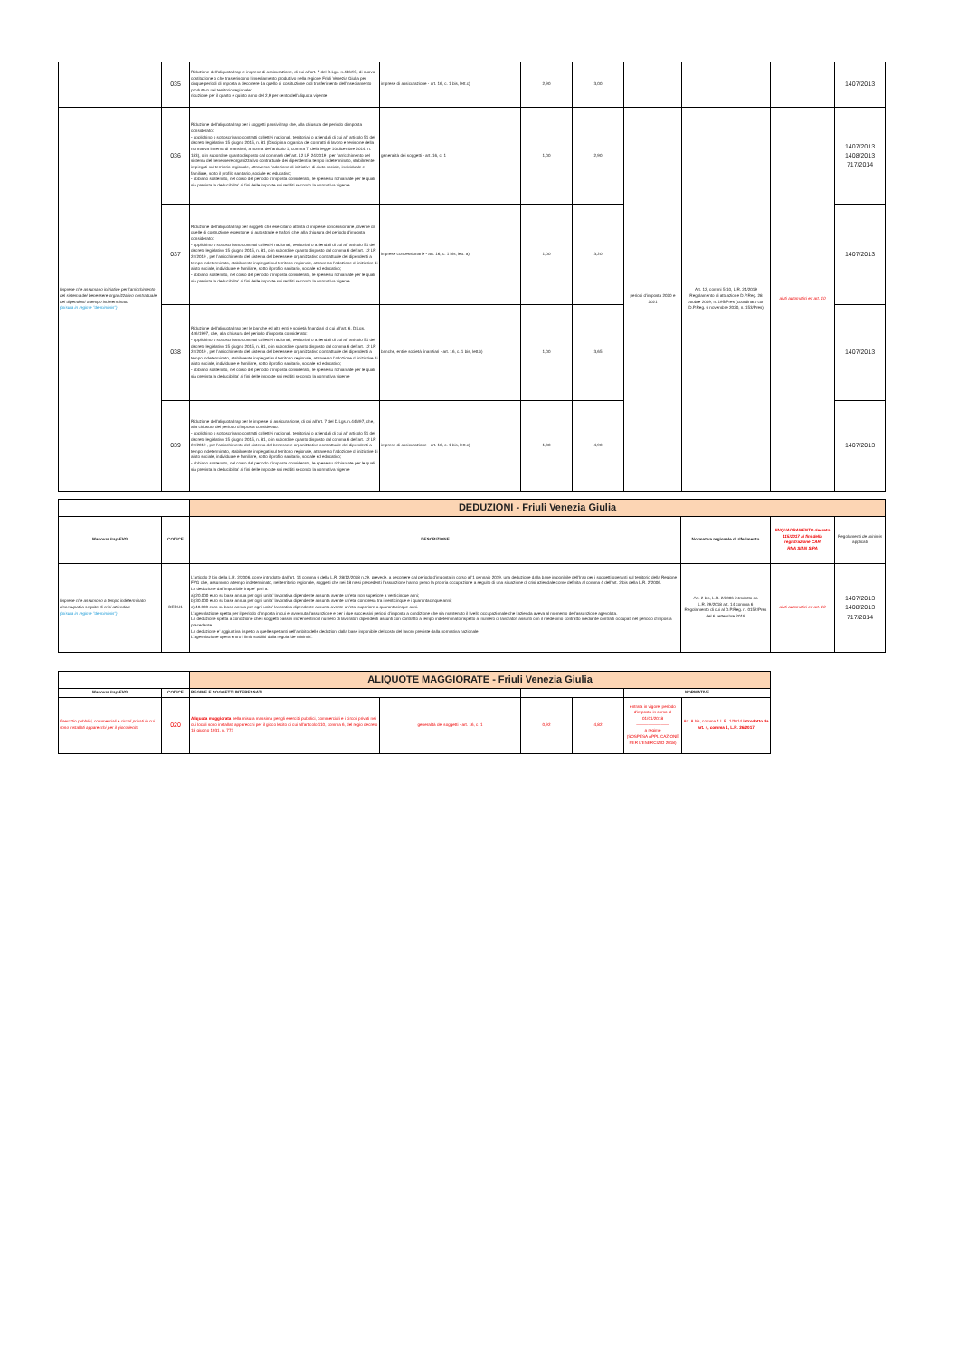| | 035 | Riduzione dell'aliquota Irap le imprese di assicurazione, di cui all'art. 7 del D.Lgs. n.446/97, di nuova costituzione o che trasferiscono l'insediamento produttivo nella regione Friuli Venezia Giulia per cinque periodi di imposta a decorrere da quello di costituzione o di trasferimento dell'insediamento produttivo nel territorio regionale: riduzione per il quarto e quinto anno del 2,9 per cento dell'aliquota vigente | imprese di assicurazione - art. 16, c. 1 bis, lett.c) | 2,90 | 3,00 | | | | 1407/2013 |
| Imprese che assumano iniziative per l'arricchimento del sistema del benessere organizzativo contrattuale dei dipendenti a tempo indeterminato (misura in regime "de minimis") | 036 | Riduzione dell'aliquota Irap per i soggetti passivi Irap che, alla chiusura del periodo d'imposta considerato: - applichino o sottoscrivano contratti collettivi nazionali, territoriali o aziendali di cui all' articolo 51 del decreto legislativo 15 giugno 2015, n. 81 (Disciplina organica dei contratti di lavoro e revisione della normativa in tema di mansioni, a norma dell'articolo 1, comma 7, della legge 10 dicembre 2014, n. 183), o in subordine quanto disposto dal comma 6 dell'art. 12 LR 24/2019 , per l'arricchimento del sistema del benessere organizzativo contrattuale dei dipendenti a tempo indeterminato, stabilmente impiegati sul territorio regionale, attraverso l'adozione di iniziative di aiuto sociale, individuale e familiare, sotto il profilo sanitario, sociale ed educativo; - abbiano sostenuto, nel corso del periodo d'imposta considerato, le spese su richiamate per le quali sia prevista la deducibilita' ai fini delle imposte sui redditi secondo la normativa vigente | generalità dei soggetti - art. 16, c. 1 | 1,00 | 2,90 | periodi d'imposta 2020 e 2021 | Art. 12, commi 5-10, L.R. 24/2019 Regolamento di attuazione D.P.Reg. 28 ottobre 2019, n. 195/Pres (coordinato con D.P.Reg. 6 novembre 2020, n. 153/Pres) | aiuti automatici ex art. 10 | 1407/2013 1408/2013 717/2014 |
| | 037 | Riduzione dell'aliquota Irap per soggetti che esercitano attività di imprese concessionarie, diverse da quelle di costruzione e gestione di autostrade e trafori, che, alla chiusura del periodo d'imposta considerato: - applichino o sottoscrivano contratti collettivi nazionali, territoriali o aziendali di cui all' articolo 51 del decreto legislativo 15 giugno 2015, n. 81, o in subordine quanto disposto dal comma 6 dell'art. 12 LR 24/2019 , per l'arricchimento del sistema del benessere organizzativo contrattuale dei dipendenti a tempo indeterminato, stabilmente impiegati sul territorio regionale, attraverso l'adozione di iniziative di aiuto sociale, individuale e familiare, sotto il profilo sanitario, sociale ed educativo; - abbiano sostenuto, nel corso del periodo d'imposta considerato, le spese su richiamate per le quali sia prevista la deducibilita' ai fini delle imposte sui redditi secondo la normativa vigente | imprese concessionarie - art. 16, c. 1 bis, lett. a) | 1,00 | 3,20 | | | | 1407/2013 |
| | 038 | Riduzione dell'aliquota Irap per le banche ed altri enti e società finanziari di cui all'art. 6, D.Lgs. 446/1997, che, alla chiusura del periodo d'imposta considerato: - applichino o sottoscrivano contratti collettivi nazionali, territoriali o aziendali di cui all' articolo 51 del decreto legislativo 15 giugno 2015, n. 81, o in subordine quanto disposto dal comma 6 dell'art. 12 LR 24/2019 , per l'arricchimento del sistema del benessere organizzativo contrattuale dei dipendenti a tempo indeterminato, stabilmente impiegati sul territorio regionale, attraverso l'adozione di iniziative di aiuto sociale, individuale e familiare, sotto il profilo sanitario, sociale ed educativo; - abbiano sostenuto, nel corso del periodo d'imposta considerato, le spese su richiamate per le quali sia prevista la deducibilita' ai fini delle imposte sui redditi secondo la normativa vigente | banche, enti e società finanziari - art. 16, c. 1 bis, lett.b) | 1,00 | 3,65 | | | | 1407/2013 |
| | 039 | Riduzione dell'aliquota Irap per le imprese di assicurazione, di cui all'art. 7 del D.Lgs. n.446/97, che, alla chiusura del periodo d'imposta considerato: - applichino o sottoscrivano contratti collettivi nazionali, territoriali o aziendali di cui all' articolo 51 del decreto legislativo 15 giugno 2015, n. 81, o in subordine quanto disposto dal comma 6 dell'art. 12 LR 24/2019 , per l'arricchimento del sistema del benessere organizzativo contrattuale dei dipendenti a tempo indeterminato, stabilmente impiegati sul territorio regionale, attraverso l'adozione di iniziative di aiuto sociale, individuale e familiare, sotto il profilo sanitario, sociale ed educativo; - abbiano sostenuto, nel corso del periodo d'imposta considerato, le spese su richiamate per le quali sia prevista la deducibilita' ai fini delle imposte sui redditi secondo la normativa vigente | imprese di assicurazione - art. 16, c. 1 bis, lett.c) | 1,00 | 4,90 | | | | 1407/2013 |
| | | DEDUZIONI - Friuli Venezia Giulia | | | |
| Manovre Irap FVG | CODICE | DESCRIZIONE | Normativa regionale di riferimento | IINQUADRAMENTO decreto 115/2017 ai fini della registrazione CAR RNA SIAN SIPA | Regolamenti de minimis applicati |
| Imprese che assumono a tempo indeterminato disoccupati a seguito di crisi aziendale (misura in regime "de minimis") | DEDU1 | L'articolo 2 bis della L.R. 2/2006, come introdotto dall'art. 14 comma 6 della L.R. 28/12/2018 n.29, prevede, a decorrere dal periodo d'imposta in corso all'1 gennaio 2019, una deduzione dalla base imponibile dell'Irap per i soggetti operanti sul territorio della Regione FVG che, assumono a tempo indeterminato, nel territorio regionale, soggetti che nei 48 mesi precedenti l'assunzione hanno perso la propria occupazione a seguito di una situazione di crisi aziendale come definita al comma 4 dell'art. 2 bis della L.R. 2/2006. La deduzione dall'imponibile Irap e' pari a: a) 20.000 euro su base annua per ogni unita' lavorativa dipendente assunta avente un'eta' non superiore a venticinque anni; b) 30.000 euro su base annua per ogni unita' lavorativa dipendente assunta avente un'eta' compresa tra i venticinque e i quarantacinque anni; c) 40.000 euro su base annua per ogni unita' lavorativa dipendente assunta avente un'eta' superiore a quarantacinque anni. L'agevolazione spetta per il periodo d'imposta in cui e' avvenuta l'assunzione e per i due successivi periodi d'imposta a condizione che sia mantenuto il livello occupazionale che l'azienda aveva al momento dell'assunzione agevolata. La deduzione spetta a condizione che i soggetti passivi incrementino il numero di lavoratori dipendenti assunti con contratto a tempo indeterminato rispetto al numero di lavoratori assunti con il medesimo contratto mediante contratti occupati nel periodo d'imposta precedente. La deduzione e' aggiuntiva rispetto a quelle spettanti nell'ambito delle deduzioni dalla base imponibile del costo del lavoro previste dalla normativa nazionale. L'agevolazione opera entro i limiti stabiliti dalla regola 'de minimis'. | Art. 2 bis, L.R. 2/2006 introdotto da L.R. 29/2018 art. 14 comma 6 Regolamento di cui al D.P.Reg. n. 0152/Pres del 6 settembre 2019 | aiuti automatici ex art. 10 | 1407/2013 1408/2013 717/2014 |
| | | ALIQUOTE MAGGIORATE - Friuli Venezia Giulia | | | | | |
| Manovre Irap FVG | CODICE | REGIME E SOGGETTI INTERESSATI | | | | NORMATIVE | |
| Esercizio pubblici, commerciali e circoli privati in cui sono installati apparecchi per il gioco lecito | 020 | Aliquota maggiorata nella misura massima per gli esercizi pubblici, commerciali e i circoli privati nei cui locali sono installati apparecchi per il gioco lecito di cui all'articolo 110, comma 6, del regio decreto 18 giugno 1931, n. 773 | generalità dei soggetti - art. 16, c. 1 | 0,92 | 4,82 | entrata in vigore: periodo d'imposta in corso al 01/01/2018 ———————— a regime (SOSPESA APPLICAZIONE PER L'ESERCIZIO 2018) | Art. 8 bis, comma 1 L.R. 1/2014 introdotto da art. 4, comma 1, L.R. 26/2017 |